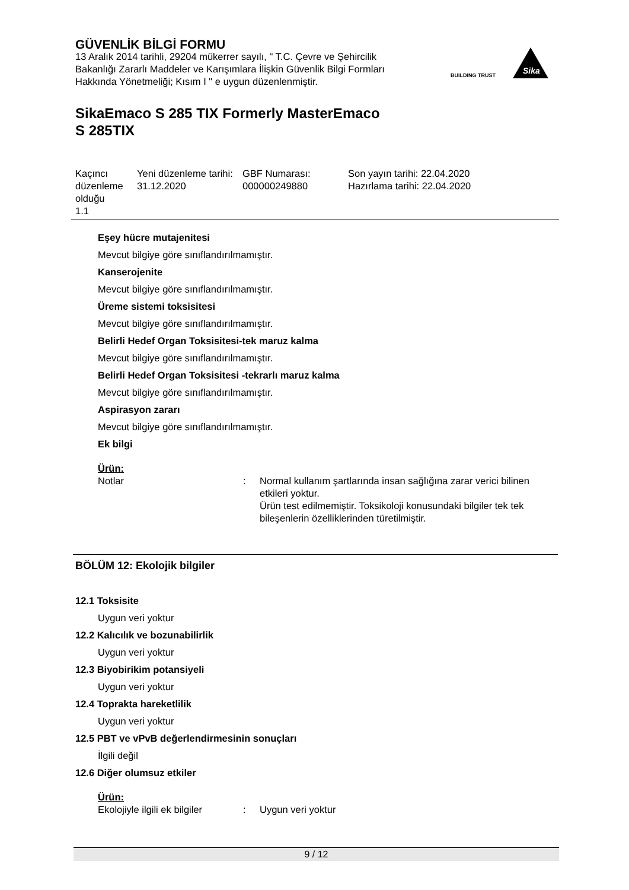GÜVENLİK BİLGİ FORMU
13 Aralık 2014 tarihli, 29204 mükerrer sayılı, " T.C. Çevre ve Şehircilik Bakanlığı Zararlı Maddeler ve Karışımlara İlişkin Güvenlik Bilgi Formları Hakkında Yönetmeliği; Kısım I " e uygun düzenlenmiştir.
BUILDING TRUST
Sika
SikaEmaco S 285 TIX Formerly MasterEmaco
S 285TIX
| Kaçıncı düzenleme olduğu 1.1 | Yeni düzenleme tarihi: 31.12.2020 | GBF Numarası: 000000249880 | Son yayın tarihi: 22.04.2020 Hazırlama tarihi: 22.04.2020 |
Eşey hücre mutajenitesi
Mevcut bilgiye göre sınıflandırılmamıştır.
Kanserojenite
Mevcut bilgiye göre sınıflandırılmamıştır.
Üreme sistemi toksisitesi
Mevcut bilgiye göre sınıflandırılmamıştır.
Belirli Hedef Organ Toksisitesi-tek maruz kalma
Mevcut bilgiye göre sınıflandırılmamıştır.
Belirli Hedef Organ Toksisitesi -tekrarlı maruz kalma
Mevcut bilgiye göre sınıflandırılmamıştır.
Aspirasyon zararı
Mevcut bilgiye göre sınıflandırılmamıştır.
Ek bilgi
Ürün:
| Notlar | : | Normal kullanım şartlarında insan sağlığına zarar verici bilinen etkileri yoktur. Ürün test edilmemiştir. Toksikoloji konusundaki bilgiler tek tek bileşenlerin özelliklerinden türetilmiştir. |
BÖLÜM 12: Ekolojik bilgiler
12.1 Toksisite
Uygun veri yoktur
12.2 Kalıcılık ve bozunabilirlik
Uygun veri yoktur
12.3 Biyobirikim potansiyeli
Uygun veri yoktur
12.4 Toprakta hareketlilik
Uygun veri yoktur
12.5 PBT ve vPvB değerlendirmesinin sonuçları
İlgili değil
12.6 Diğer olumsuz etkiler
Ürün:
| Ekolojiyle ilgili ek bilgiler | : | Uygun veri yoktur |
9 / 12